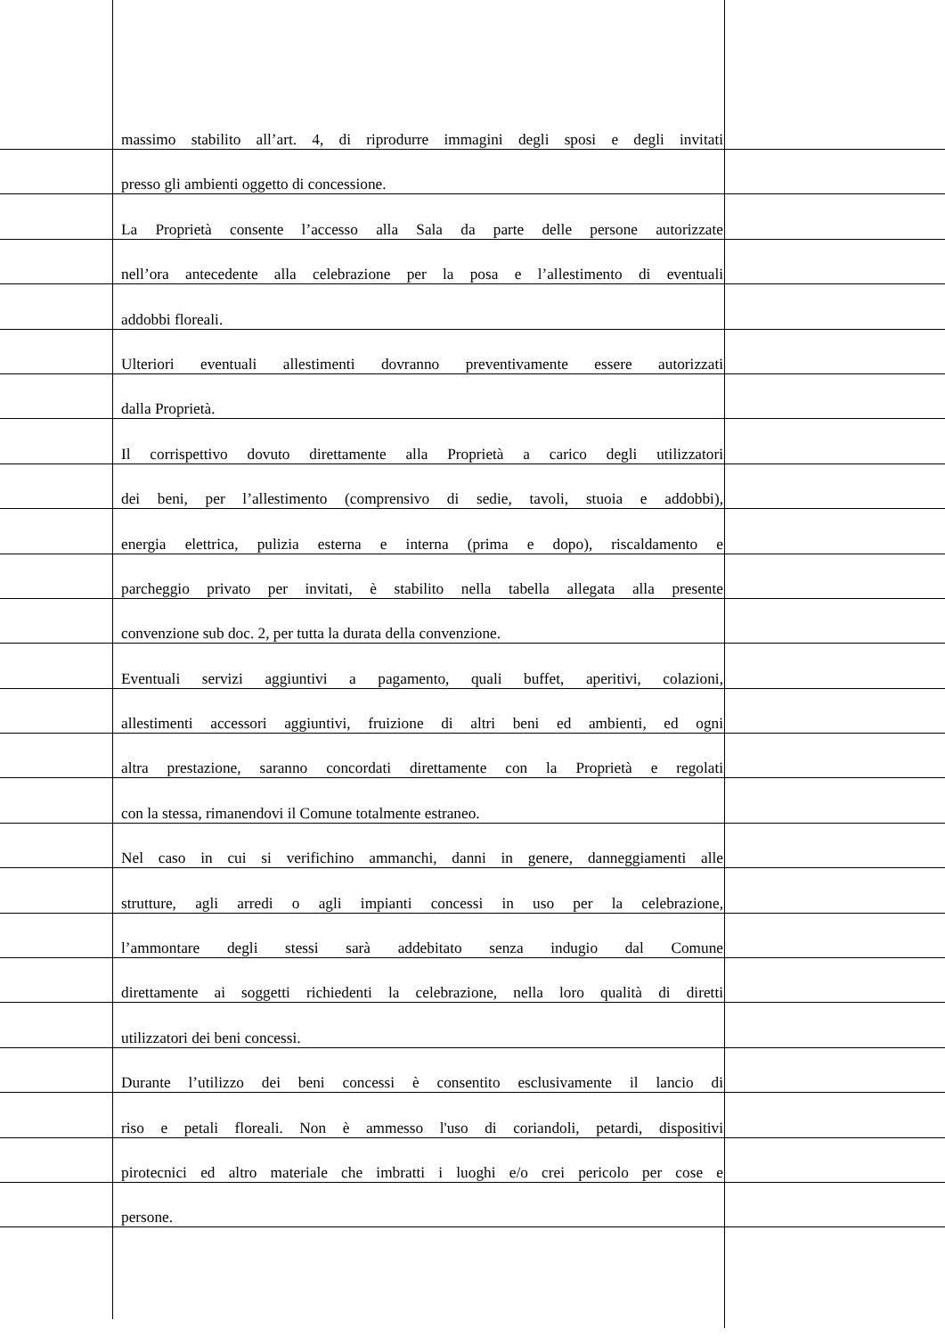massimo stabilito all’art. 4, di riprodurre immagini degli sposi e degli invitati
presso gli ambienti oggetto di concessione.
La Proprietà consente l’accesso alla Sala da parte delle persone autorizzate
nell’ora antecedente alla celebrazione per la posa e l’allestimento di eventuali
addobbi floreali.
Ulteriori eventuali allestimenti dovranno preventivamente essere autorizzati
dalla Proprietà.
Il corrispettivo dovuto direttamente alla Proprietà a carico degli utilizzatori
dei beni, per l’allestimento (comprensivo di sedie, tavoli, stuoia e addobbi),
energia elettrica, pulizia esterna e interna (prima e dopo), riscaldamento e
parcheggio privato per invitati, è stabilito nella tabella allegata alla presente
convenzione sub doc. 2, per tutta la durata della convenzione.
Eventuali servizi aggiuntivi a pagamento, quali buffet, aperitivi, colazioni,
allestimenti accessori aggiuntivi, fruizione di altri beni ed ambienti, ed ogni
altra prestazione, saranno concordati direttamente con la Proprietà e regolati
con la stessa, rimanendovi il Comune totalmente estraneo.
Nel caso in cui si verifichino ammanchi, danni in genere, danneggiamenti alle
strutture, agli arredi o agli impianti concessi in uso per la celebrazione,
l’ammontare degli stessi sarà addebitato senza indugio dal Comune
direttamente ai soggetti richiedenti la celebrazione, nella loro qualità di diretti
utilizzatori dei beni concessi.
Durante l’utilizzo dei beni concessi è consentito esclusivamente il lancio di
riso e petali floreali. Non è ammesso l'uso di coriandoli, petardi, dispositivi
pirotecnici ed altro materiale che imbratti i luoghi e/o crei pericolo per cose e
persone.